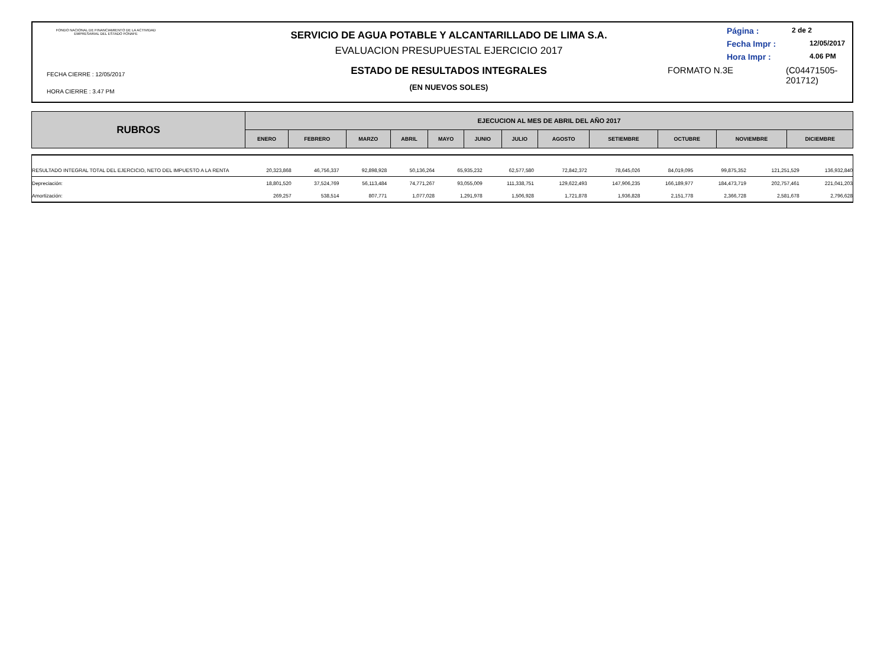FONDO NACIONAL DE FINANCIAMIENTO DE LA ACTIVIDAD EMPRESARIAL DEL ESTADO FONAFE
FECHA CIERRE : 12/05/2017
HORA CIERRE : 3.47 PM
SERVICIO DE AGUA POTABLE Y ALCANTARILLADO DE LIMA S.A.
EVALUACION PRESUPUESTAL EJERCICIO 2017
ESTADO DE RESULTADOS INTEGRALES
(EN NUEVOS SOLES)
Página : 2 de 2
Fecha Impr : 12/05/2017
Hora Impr : 4.06 PM
FORMATO N.3E (C04471505-
201712)
| RUBROS | EJECUCION AL MES DE ABRIL DEL AÑO 2017 | | | | | | | | | | | |
| --- | --- | --- | --- | --- | --- | --- | --- | --- | --- | --- | --- | --- |
| | ENERO | FEBRERO | MARZO | ABRIL | MAYO | JUNIO | JULIO | AGOSTO | SETIEMBRE | OCTUBRE | NOVIEMBRE | DICIEMBRE |
| RESULTADO INTEGRAL TOTAL DEL EJERCICIO, NETO DEL IMPUESTO A LA RENTA | 20,323,868 | 46,756,337 | 92,898,928 | 50,136,264 | 65,935,232 | 62,577,580 | 72,842,372 | 78,645,026 | 84,019,095 | 99,875,352 | 121,251,529 | 136,932,840 |
| Depreciación: | 18,801,520 | 37,524,769 | 56,113,484 | 74,771,267 | 93,055,009 | 111,338,751 | 129,622,493 | 147,906,235 | 166,189,977 | 184,473,719 | 202,757,461 | 221,041,203 |
| Amortización: | 269,257 | 538,514 | 807,771 | 1,077,028 | 1,291,978 | 1,506,928 | 1,721,878 | 1,936,828 | 2,151,778 | 2,366,728 | 2,581,678 | 2,796,628 |